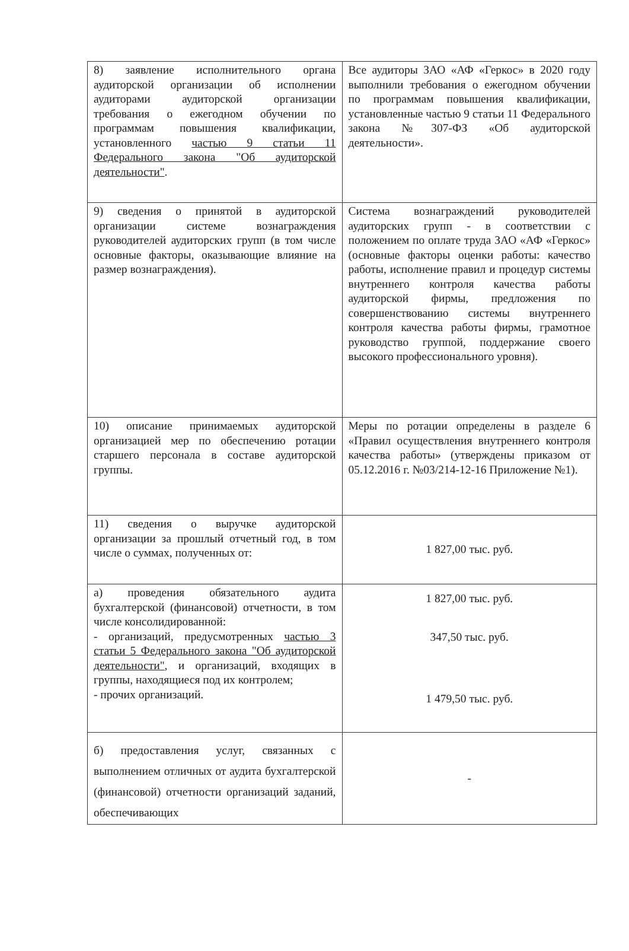| 8) заявление исполнительного органа аудиторской организации об исполнении аудиторами аудиторской организации требования о ежегодном обучении по программам повышения квалификации, установленного частью 9 статьи 11 Федерального закона "Об аудиторской деятельности" . | Все аудиторы ЗАО «АФ «Геркос» в 2020 году выполнили требования о ежегодном обучении по программам повышения квалификации, установленные частью 9 статьи 11 Федерального закона №307-ФЗ «Об аудиторской деятельности». |
| 9) сведения о принятой в аудиторской организации системе вознаграждения руководителей аудиторских групп (в том числе основные факторы, оказывающие влияние на размер вознаграждения). | Система вознаграждений руководителей аудиторских групп - в соответствии с положением по оплате труда ЗАО «АФ «Геркос» (основные факторы оценки работы: качество работы, исполнение правил и процедур системы внутреннего контроля качества работы аудиторской фирмы, предложения по совершенствованию системы внутреннего контроля качества работы фирмы, грамотное руководство группой, поддержание своего высокого профессионального уровня). |
| 10) описание принимаемых аудиторской организацией мер по обеспечению ротации старшего персонала в составе аудиторской группы. | Меры по ротации определены в разделе 6 «Правил осуществления внутреннего контроля качества работы» (утверждены приказом от 05.12.2016 г. №03/214-12-16 Приложение №1). |
| 11) сведения о выручке аудиторской организации за прошлый отчетный год, в том числе о суммах, полученных от: | 1 827,00 тыс. руб. |
| а) проведения обязательного аудита бухгалтерской (финансовой) отчетности, в том числе консолидированной: - организаций, предусмотренных частью 3 статьи 5 Федерального закона "Об аудиторской деятельности" , и организаций, входящих в группы, находящиеся под их контролем; - прочих организаций. | 1 827,00 тыс. руб. 347,50 тыс. руб. 1 479,50 тыс. руб. |
| б) предоставления услуг, связанных с выполнением отличных от аудита бухгалтерской (финансовой) отчетности организаций заданий, обеспечивающих | - |